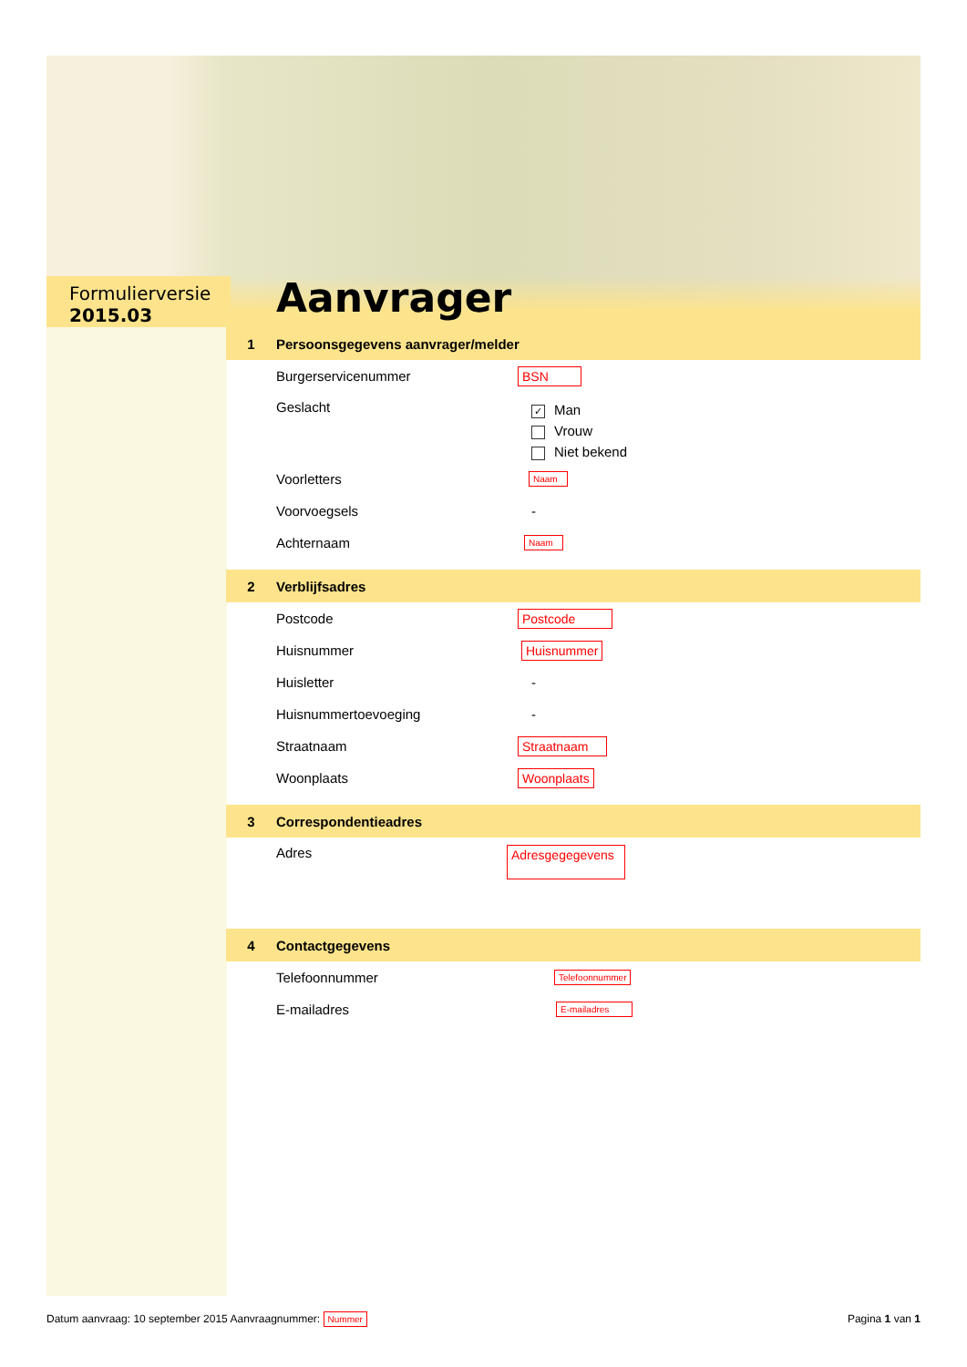Formulierversie
2015.03
Aanvrager
1 Persoonsgegevens aanvrager/melder
Burgerservicenummer BSN
Geslacht
✓ Man
Vrouw
Niet bekend
Voorletters
Naam
Voorvoegsels -
Achternaam
Naam
2 Verblijfsadres
Postcode Postcode
Huisnummer Huisnummer
Huisletter -
Huisnummertoevoeging -
Straatnaam Straatnaam
Woonplaats Woonplaats
3 Correspondentieadres
Adres
Adresgegegevens
4 Contactgegevens
Telefoonnummer
Telefoonnummer
E-mailadres
E-mailadres
Datum aanvraag: 10 september 2015 Aanvraagnummer: Nummer
Pagina 1 van 1